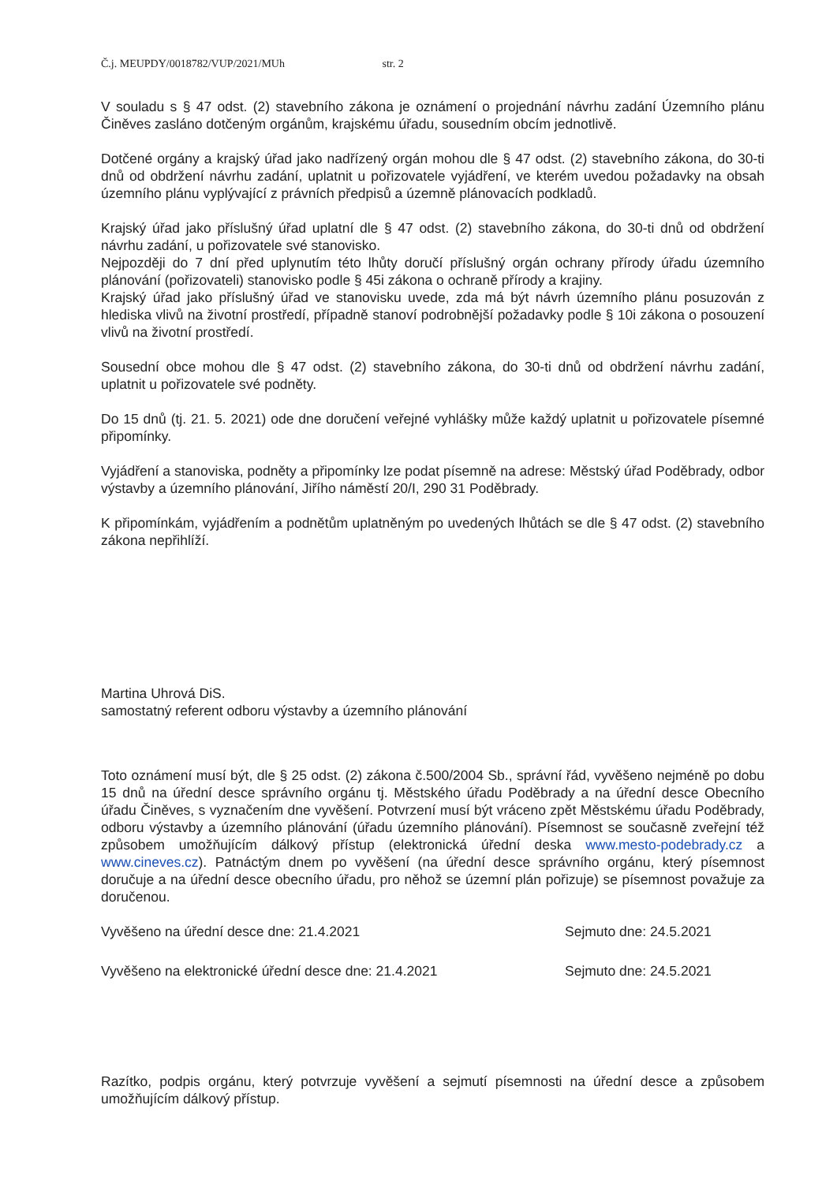Č.j. MEUPDY/0018782/VUP/2021/MUh str. 2
V souladu s § 47 odst. (2) stavebního zákona je oznámení o projednání návrhu zadání Územního plánu Činěves zasláno dotčeným orgánům, krajskému úřadu, sousedním obcím jednotlivě.
Dotčené orgány a krajský úřad jako nadřízený orgán mohou dle § 47 odst. (2) stavebního zákona, do 30-ti dnů od obdržení návrhu zadání, uplatnit u pořizovatele vyjádření, ve kterém uvedou požadavky na obsah územního plánu vyplývající z právních předpisů a územně plánovacích podkladů.
Krajský úřad jako příslušný úřad uplatní dle § 47 odst. (2) stavebního zákona, do 30-ti dnů od obdržení návrhu zadání, u pořizovatele své stanovisko.
Nejpozději do 7 dní před uplynutím této lhůty doručí příslušný orgán ochrany přírody úřadu územního plánování (pořizovateli) stanovisko podle § 45i zákona o ochraně přírody a krajiny.
Krajský úřad jako příslušný úřad ve stanovisku uvede, zda má být návrh územního plánu posuzován z hlediska vlivů na životní prostředí, případně stanoví podrobnější požadavky podle § 10i zákona o posouzení vlivů na životní prostředí.
Sousední obce mohou dle § 47 odst. (2) stavebního zákona, do 30-ti dnů od obdržení návrhu zadání, uplatnit u pořizovatele své podněty.
Do 15 dnů (tj. 21. 5. 2021) ode dne doručení veřejné vyhlášky může každý uplatnit u pořizovatele písemné připomínky.
Vyjádření a stanoviska, podněty a připomínky lze podat písemně na adrese: Městský úřad Poděbrady, odbor výstavby a územního plánování, Jiřího náměstí 20/I, 290 31 Poděbrady.
K připomínkám, vyjádřením a podnětům uplatněným po uvedených lhůtách se dle § 47 odst. (2) stavebního zákona nepřihlíží.
Martina Uhrová DiS.
samostatný referent odboru výstavby a územního plánování
Toto oznámení musí být, dle § 25 odst. (2) zákona č.500/2004 Sb., správní řád, vyvěšeno nejméně po dobu 15 dnů na úřední desce správního orgánu tj. Městského úřadu Poděbrady a na úřední desce Obecního úřadu Činěves, s vyznačením dne vyvěšení. Potvrzení musí být vráceno zpět Městskému úřadu Poděbrady, odboru výstavby a územního plánování (úřadu územního plánování). Písemnost se současně zveřejní též způsobem umožňujícím dálkový přístup (elektronická úřední deska www.mesto-podebrady.cz a www.cineves.cz). Patnáctým dnem po vyvěšení (na úřední desce správního orgánu, který písemnost doručuje a na úřední desce obecního úřadu, pro něhož se územní plán pořizuje) se písemnost považuje za doručenou.
Vyvěšeno na úřední desce dne: 21.4.2021 Sejmuto dne: 24.5.2021
Vyvěšeno na elektronické úřední desce dne: 21.4.2021 Sejmuto dne: 24.5.2021
Razítko, podpis orgánu, který potvrzuje vyvěšení a sejmutí písemnosti na úřední desce a způsobem umožňujícím dálkový přístup.